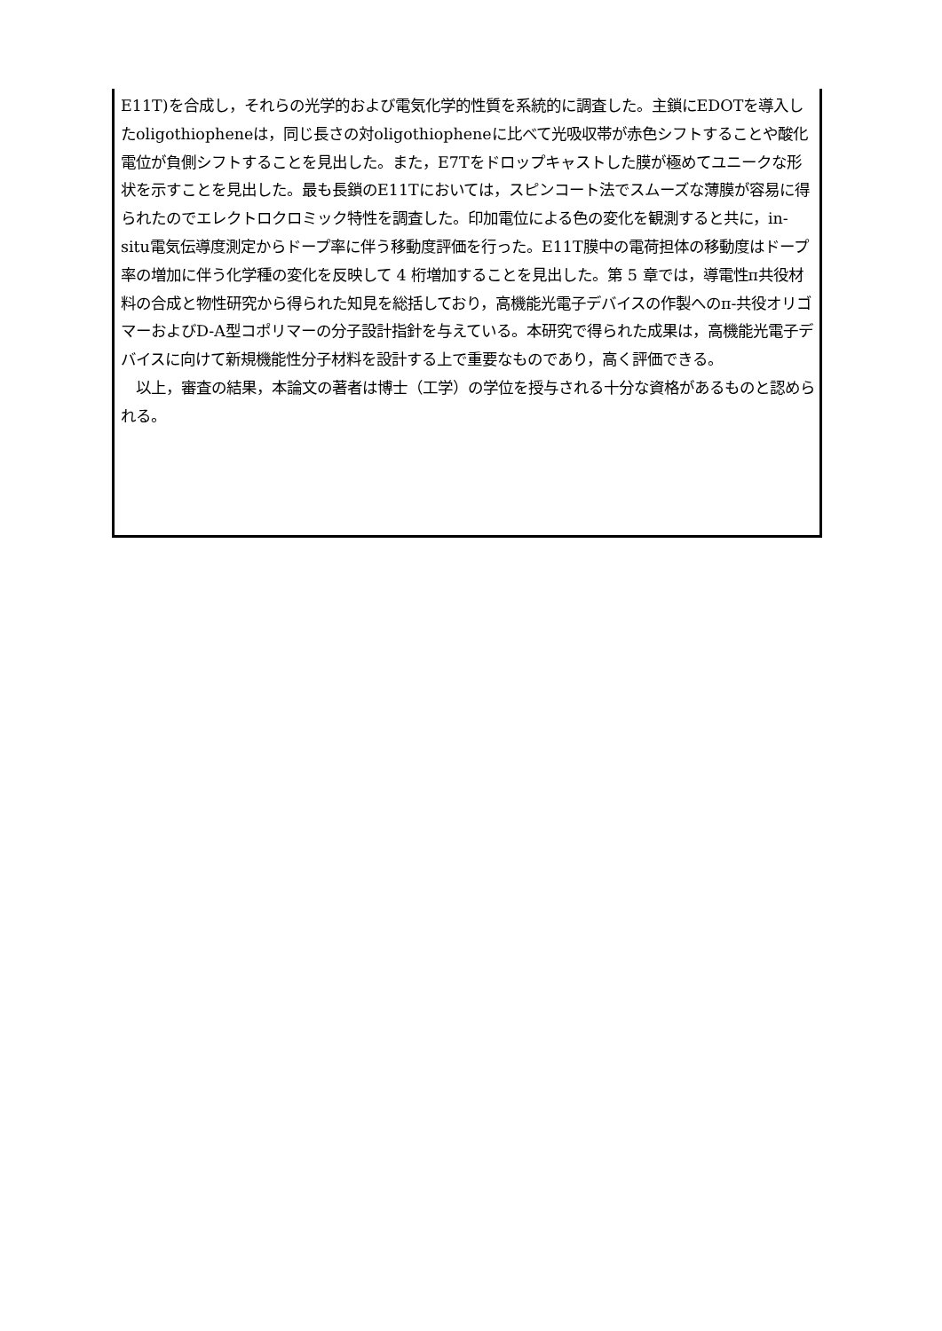E11T)を合成し，それらの光学的および電気化学的性質を系統的に調査した。主鎖にEDOTを導入したoligothiopheneは，同じ長さの対oligothiopheneに比べて光吸収帯が赤色シフトすることや酸化電位が負側シフトすることを見出した。また，E7Tをドロップキャストした膜が極めてユニークな形状を示すことを見出した。最も長鎖のE11Tにおいては，スピンコート法でスムーズな薄膜が容易に得られたのでエレクトロクロミック特性を調査した。印加電位による色の変化を観測すると共に，in-situ電気伝導度測定からドープ率に伴う移動度評価を行った。E11T膜中の電荷担体の移動度はドープ率の増加に伴う化学種の変化を反映して 4 桁増加することを見出した。第 5 章では，導電性π共役材料の合成と物性研究から得られた知見を総括しており，高機能光電子デバイスの作製へのπ-共役オリゴマーおよびD-A型コポリマーの分子設計指針を与えている。本研究で得られた成果は，高機能光電子デバイスに向けて新規機能性分子材料を設計する上で重要なものであり，高く評価できる。
　以上，審査の結果，本論文の著者は博士（工学）の学位を授与される十分な資格があるものと認められる。